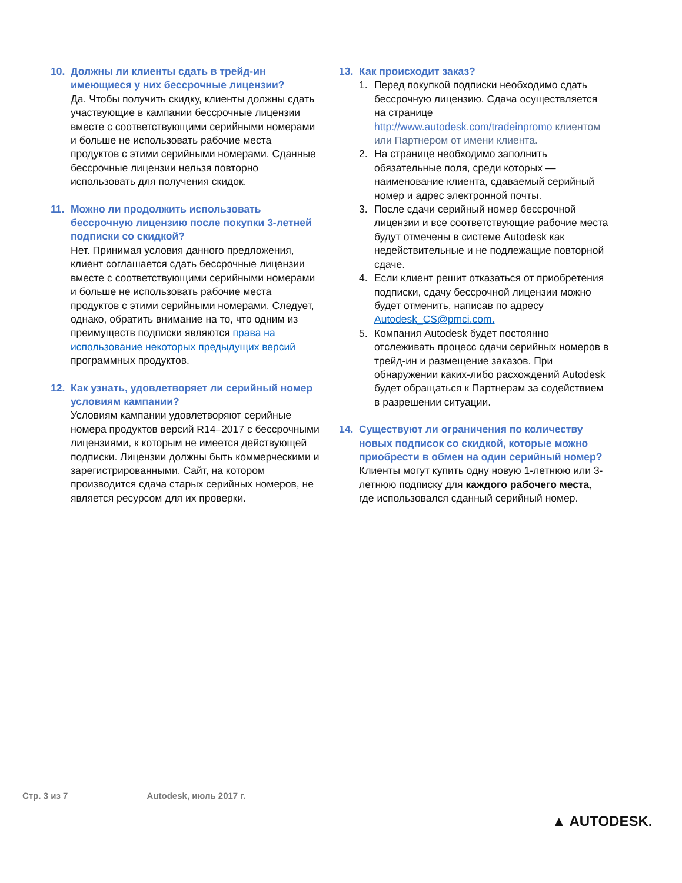10. Должны ли клиенты сдать в трейд-ин имеющиеся у них бессрочные лицензии?
Да. Чтобы получить скидку, клиенты должны сдать участвующие в кампании бессрочные лицензии вместе с соответствующими серийными номерами и больше не использовать рабочие места продуктов с этими серийными номерами. Сданные бессрочные лицензии нельзя повторно использовать для получения скидок.
11. Можно ли продолжить использовать бессрочную лицензию после покупки 3-летней подписки со скидкой?
Нет. Принимая условия данного предложения, клиент соглашается сдать бессрочные лицензии вместе с соответствующими серийными номерами и больше не использовать рабочие места продуктов с этими серийными номерами. Следует, однако, обратить внимание на то, что одним из преимуществ подписки являются права на использование некоторых предыдущих версий программных продуктов.
12. Как узнать, удовлетворяет ли серийный номер условиям кампании?
Условиям кампании удовлетворяют серийные номера продуктов версий R14–2017 с бессрочными лицензиями, к которым не имеется действующей подписки. Лицензии должны быть коммерческими и зарегистрированными. Сайт, на котором производится сдача старых серийных номеров, не является ресурсом для их проверки.
13. Как происходит заказ?
1. Перед покупкой подписки необходимо сдать бессрочную лицензию. Сдача осуществляется на странице http://www.autodesk.com/tradeinpromo клиентом или Партнером от имени клиента.
2. На странице необходимо заполнить обязательные поля, среди которых — наименование клиента, сдаваемый серийный номер и адрес электронной почты.
3. После сдачи серийный номер бессрочной лицензии и все соответствующие рабочие места будут отмечены в системе Autodesk как недействительные и не подлежащие повторной сдаче.
4. Если клиент решит отказаться от приобретения подписки, сдачу бессрочной лицензии можно будет отменить, написав по адресу Autodesk_CS@pmci.com.
5. Компания Autodesk будет постоянно отслеживать процесс сдачи серийных номеров в трейд-ин и размещение заказов. При обнаружении каких-либо расхождений Autodesk будет обращаться к Партнерам за содействием в разрешении ситуации.
14. Существуют ли ограничения по количеству новых подписок со скидкой, которые можно приобрести в обмен на один серийный номер?
Клиенты могут купить одну новую 1-летнюю или 3-летнюю подписку для каждого рабочего места, где использовался сданный серийный номер.
Стр. 3 из 7 Autodesk, июль 2017 г.
▲ AUTODESK.